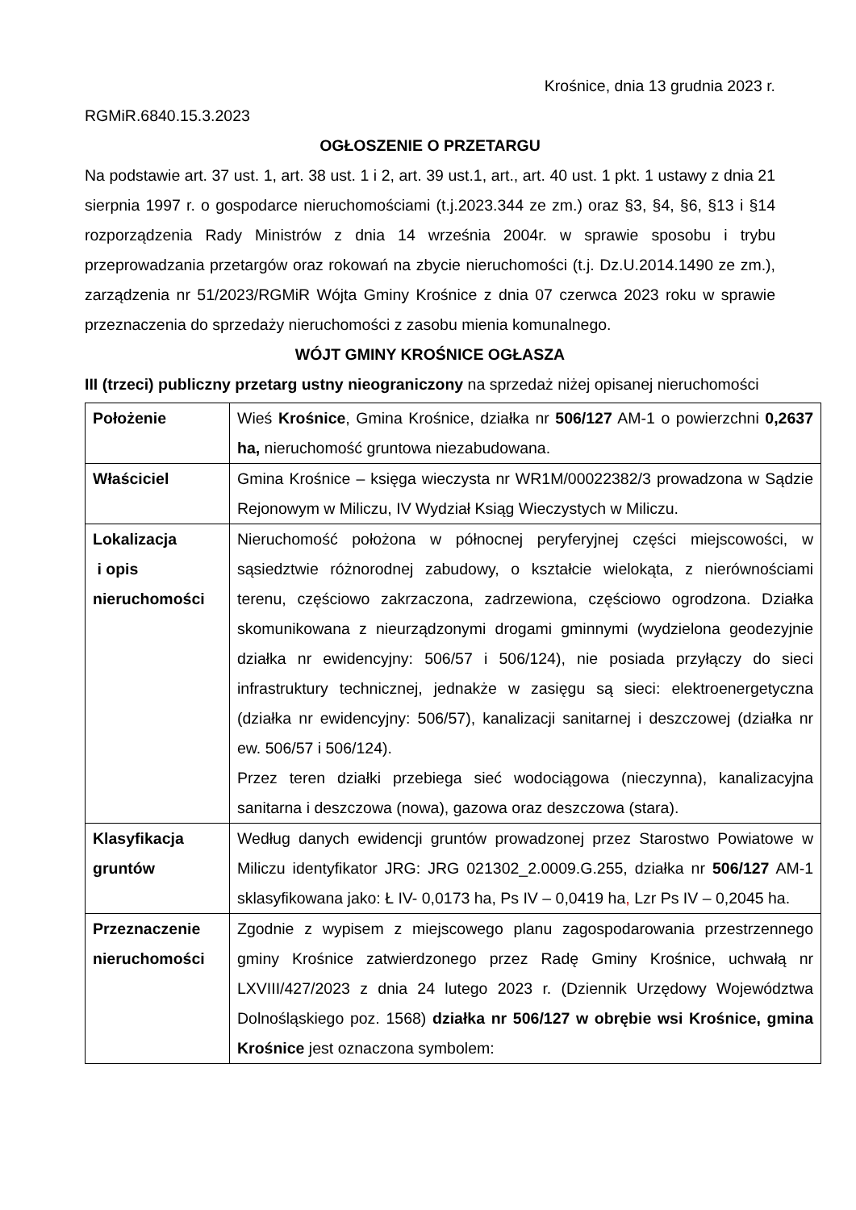Krośnice, dnia 13 grudnia 2023 r.
RGMiR.6840.15.3.2023
OGŁOSZENIE O PRZETARGU
Na podstawie art. 37 ust. 1, art. 38 ust. 1 i 2, art. 39 ust.1, art., art. 40 ust. 1 pkt. 1 ustawy z dnia 21 sierpnia 1997 r. o gospodarce nieruchomościami (t.j.2023.344 ze zm.) oraz §3, §4, §6, §13 i §14 rozporządzenia Rady Ministrów z dnia 14 września 2004r. w sprawie sposobu i trybu przeprowadzania przetargów oraz rokowań na zbycie nieruchomości (t.j. Dz.U.2014.1490 ze zm.), zarządzenia nr 51/2023/RGMiR Wójta Gminy Krośnice z dnia 07 czerwca 2023 roku w sprawie przeznaczenia do sprzedaży nieruchomości z zasobu mienia komunalnego.
WÓJT GMINY KROŚNICE OGŁASZA
III (trzeci) publiczny przetarg ustny nieograniczony na sprzedaż niżej opisanej nieruchomości
| Położenie | Wieś Krośnice , Gmina Krośnice, działka nr 506/127 AM-1 o powierzchni 0,2637 ha, nieruchomość gruntowa niezabudowana. |
| Właściciel | Gmina Krośnice – księga wieczysta nr WR1M/00022382/3 prowadzona w Sądzie Rejonowym w Miliczu, IV Wydział Ksiąg Wieczystych w Miliczu. |
| Lokalizacja i opis nieruchomości | Nieruchomość położona w północnej peryferyjnej części miejscowości, w sąsiedztwie różnorodnej zabudowy, o kształcie wielokąta, z nierównościami terenu, częściowo zakrzaczona, zadrzewiona, częściowo ogrodzona. Działka skomunikowana z nieurządzonymi drogami gminnymi (wydzielona geodezyjnie działka nr ewidencyjny: 506/57 i 506/124), nie posiada przyłączy do sieci infrastruktury technicznej, jednakże w zasięgu są sieci: elektroenergetyczna (działka nr ewidencyjny: 506/57), kanalizacji sanitarnej i deszczowej (działka nr ew. 506/57 i 506/124). Przez teren działki przebiega sieć wodociągowa (nieczynna), kanalizacyjna sanitarna i deszczowa (nowa), gazowa oraz deszczowa (stara). |
| Klasyfikacja gruntów | Według danych ewidencji gruntów prowadzonej przez Starostwo Powiatowe w Miliczu identyfikator JRG: JRG 021302_2.0009.G.255, działka nr 506/127 AM-1 sklasyfikowana jako: Ł IV- 0,0173 ha, Ps IV – 0,0419 ha , Lzr Ps IV – 0,2045 ha. |
| Przeznaczenie nieruchomości | Zgodnie z wypisem z miejscowego planu zagospodarowania przestrzennego gminy Krośnice zatwierdzonego przez Radę Gminy Krośnice, uchwałą nr LXVIII/427/2023 z dnia 24 lutego 2023 r. (Dziennik Urzędowy Województwa Dolnośląskiego poz. 1568) działka nr 506/127 w obrębie wsi Krośnice, gmina Krośnice jest oznaczona symbolem: |